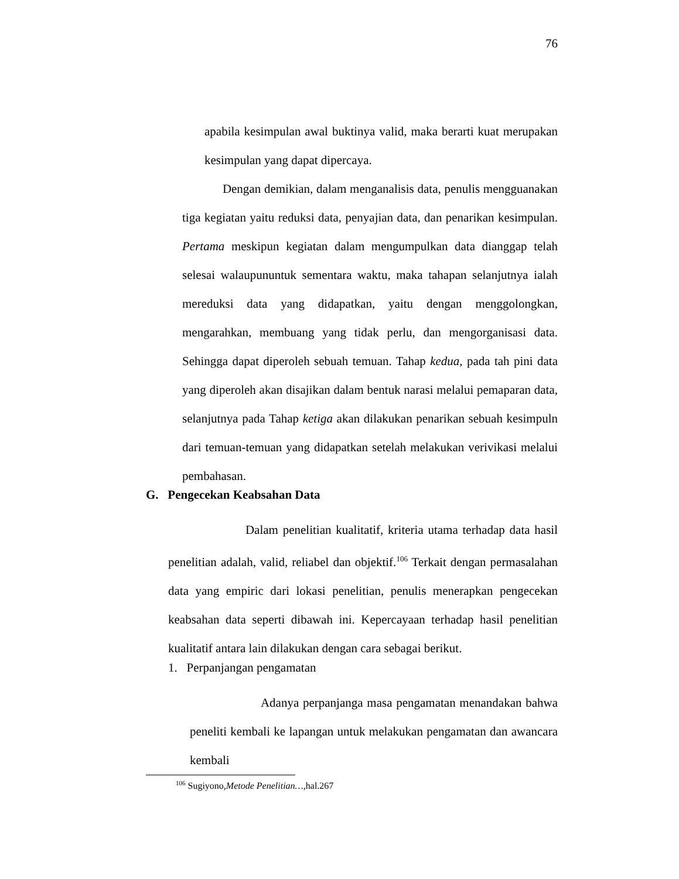76
apabila kesimpulan awal buktinya valid, maka berarti kuat merupakan kesimpulan yang dapat dipercaya.
Dengan demikian, dalam menganalisis data, penulis mengguanakan tiga kegiatan yaitu reduksi data, penyajian data, dan penarikan kesimpulan. Pertama meskipun kegiatan dalam mengumpulkan data dianggap telah selesai walaupununtuk sementara waktu, maka tahapan selanjutnya ialah mereduksi data yang didapatkan, yaitu dengan menggolongkan, mengarahkan, membuang yang tidak perlu, dan mengorganisasi data. Sehingga dapat diperoleh sebuah temuan. Tahap kedua, pada tah pini data yang diperoleh akan disajikan dalam bentuk narasi melalui pemaparan data, selanjutnya pada Tahap ketiga akan dilakukan penarikan sebuah kesimpuln dari temuan-temuan yang didapatkan setelah melakukan verivikasi melalui pembahasan.
G. Pengecekan Keabsahan Data
Dalam penelitian kualitatif, kriteria utama terhadap data hasil penelitian adalah, valid, reliabel dan objektif.<sup>106</sup> Terkait dengan permasalahan data yang empiric dari lokasi penelitian, penulis menerapkan pengecekan keabsahan data seperti dibawah ini. Kepercayaan terhadap hasil penelitian kualitatif antara lain dilakukan dengan cara sebagai berikut.
1. Perpanjangan pengamatan
Adanya perpanjanga masa pengamatan menandakan bahwa peneliti kembali ke lapangan untuk melakukan pengamatan dan awancara kembali
<sup>106</sup> Sugiyono,Metode Penelitian…, hal.267